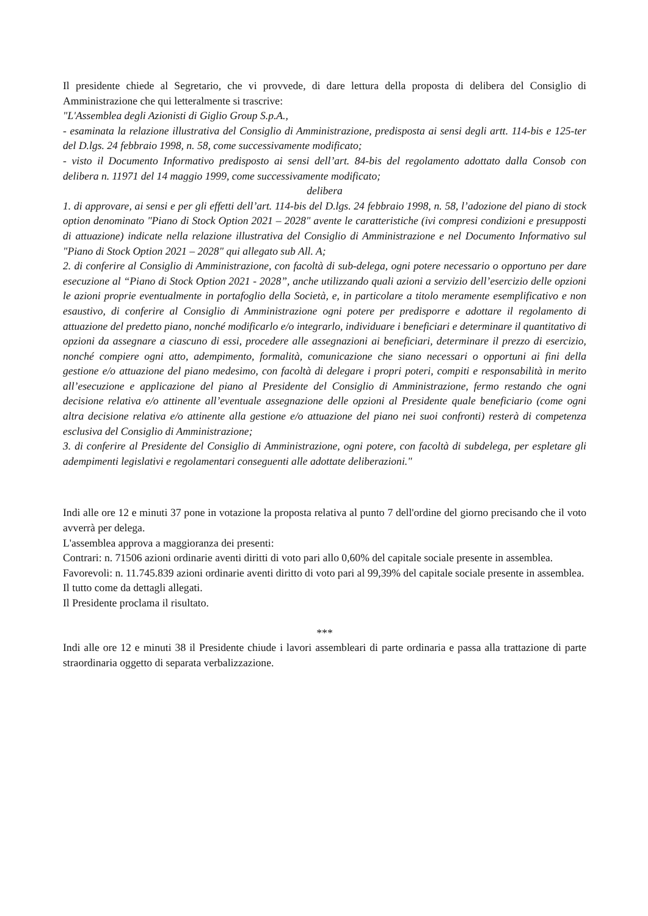Il presidente chiede al Segretario, che vi provvede, di dare lettura della proposta di delibera del Consiglio di Amministrazione che qui letteralmente si trascrive:
"L'Assemblea degli Azionisti di Giglio Group S.p.A.,
- esaminata la relazione illustrativa del Consiglio di Amministrazione, predisposta ai sensi degli artt. 114-bis e 125-ter del D.lgs. 24 febbraio 1998, n. 58, come successivamente modificato;
- visto il Documento Informativo predisposto ai sensi dell’art. 84-bis del regolamento adottato dalla Consob con delibera n. 11971 del 14 maggio 1999, come successivamente modificato;
delibera
1. di approvare, ai sensi e per gli effetti dell’art. 114-bis del D.lgs. 24 febbraio 1998, n. 58, l’adozione del piano di stock option denominato "Piano di Stock Option 2021 – 2028" avente le caratteristiche (ivi compresi condizioni e presupposti di attuazione) indicate nella relazione illustrativa del Consiglio di Amministrazione e nel Documento Informativo sul "Piano di Stock Option 2021 – 2028" qui allegato sub All. A;
2. di conferire al Consiglio di Amministrazione, con facoltà di sub-delega, ogni potere necessario o opportuno per dare esecuzione al “Piano di Stock Option 2021 - 2028”, anche utilizzando quali azioni a servizio dell’esercizio delle opzioni le azioni proprie eventualmente in portafoglio della Società, e, in particolare a titolo meramente esemplificativo e non esaustivo, di conferire al Consiglio di Amministrazione ogni potere per predisporre e adottare il regolamento di attuazione del predetto piano, nonché modificarlo e/o integrarlo, individuare i beneficiari e determinare il quantitativo di opzioni da assegnare a ciascuno di essi, procedere alle assegnazioni ai beneficiari, determinare il prezzo di esercizio, nonché compiere ogni atto, adempimento, formalità, comunicazione che siano necessari o opportuni ai fini della gestione e/o attuazione del piano medesimo, con facoltà di delegare i propri poteri, compiti e responsabilità in merito all’esecuzione e applicazione del piano al Presidente del Consiglio di Amministrazione, fermo restando che ogni decisione relativa e/o attinente all’eventuale assegnazione delle opzioni al Presidente quale beneficiario (come ogni altra decisione relativa e/o attinente alla gestione e/o attuazione del piano nei suoi confronti) resterà di competenza esclusiva del Consiglio di Amministrazione;
3. di conferire al Presidente del Consiglio di Amministrazione, ogni potere, con facoltà di subdelega, per espletare gli adempimenti legislativi e regolamentari conseguenti alle adottate deliberazioni."
Indi alle ore 12 e minuti 37 pone in votazione la proposta relativa al punto 7 dell'ordine del giorno precisando che il voto avverrà per delega.
L'assemblea approva a maggioranza dei presenti:
Contrari: n. 71506 azioni ordinarie aventi diritti di voto pari allo 0,60% del capitale sociale presente in assemblea.
Favorevoli: n. 11.745.839 azioni ordinarie aventi diritto di voto pari al 99,39% del capitale sociale presente in assemblea.
Il tutto come da dettagli allegati.
Il Presidente proclama il risultato.
***
Indi alle ore 12 e minuti 38 il Presidente chiude i lavori assembleari di parte ordinaria e passa alla trattazione di parte straordinaria oggetto di separata verbalizzazione.